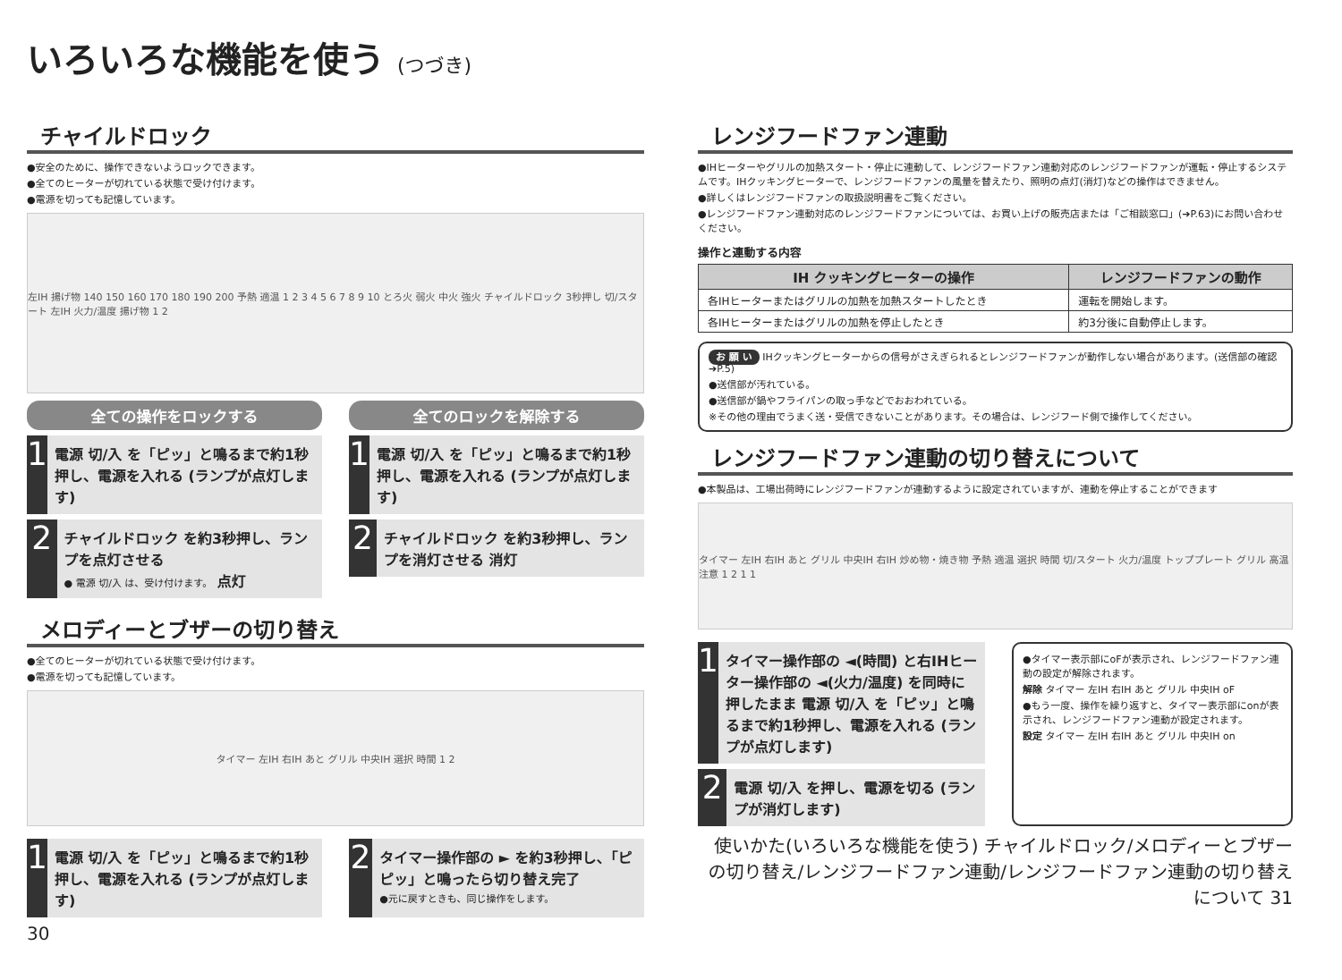いろいろな機能を使う (つづき)
チャイルドロック
●安全のために、操作できないようロックできます。
●全てのヒーターが切れている状態で受け付けます。
●電源を切っても記憶しています。
左IH 揚げ物 140 150 160 170 180 190 200 予熱 適温 1 2 3 4 5 6 7 8 9 10 とろ火 弱火 中火 強火 チャイルドロック 3秒押し 切/スタート 左IH 火力/温度 揚げ物 1 2
全ての操作をロックする
1
電源 切/入 を「ピッ」と鳴るまで約1秒押し、電源を入れる (ランプが点灯します)
2
チャイルドロック を約3秒押し、ランプを点灯させる
● 電源 切/入 は、受け付けます。 点灯
全てのロックを解除する
1
電源 切/入 を「ピッ」と鳴るまで約1秒押し、電源を入れる (ランプが点灯します)
2
チャイルドロック を約3秒押し、ランプを消灯させる 消灯
メロディーとブザーの切り替え
●全てのヒーターが切れている状態で受け付けます。
●電源を切っても記憶しています。
タイマー 左IH 右IH あと グリル 中央IH 選択 時間 1 2
1
電源 切/入 を「ピッ」と鳴るまで約1秒押し、電源を入れる (ランプが点灯します)
2
タイマー操作部の ► を約3秒押し、「ピピッ」と鳴ったら切り替え完了
●元に戻すときも、同じ操作をします。
30
レンジフードファン連動
●IHヒーターやグリルの加熱スタート・停止に連動して、レンジフードファン連動対応のレンジフードファンが運転・停止するシステムです。IHクッキングヒーターで、レンジフードファンの風量を替えたり、照明の点灯(消灯)などの操作はできません。
●詳しくはレンジフードファンの取扱説明書をご覧ください。
●レンジフードファン連動対応のレンジフードファンについては、お買い上げの販売店または「ご相談窓口」(➔P.63)にお問い合わせください。
操作と連動する内容
| IH クッキングヒーターの操作 | レンジフードファンの動作 |
| --- | --- |
| 各IHヒーターまたはグリルの加熱を加熱スタートしたとき | 運転を開始します。 |
| 各IHヒーターまたはグリルの加熱を停止したとき | 約3分後に自動停止します。 |
お 願 い IHクッキングヒーターからの信号がさえぎられるとレンジフードファンが動作しない場合があります。(送信部の確認 ➔P.5)
●送信部が汚れている。
●送信部が鍋やフライパンの取っ手などでおおわれている。
※その他の理由でうまく送・受信できないことがあります。その場合は、レンジフード側で操作してください。
レンジフードファン連動の切り替えについて
●本製品は、工場出荷時にレンジフードファンが連動するように設定されていますが、連動を停止することができます
タイマー 左IH 右IH あと グリル 中央IH 右IH 炒め物・焼き物 予熱 適温 選択 時間 切/スタート 火力/温度 トッププレート グリル 高温注意 1 2 1 1
1
タイマー操作部の ◄(時間) と右IHヒーター操作部の ◄(火力/温度) を同時に押したまま 電源 切/入 を「ピッ」と鳴るまで約1秒押し、電源を入れる (ランプが点灯します)
2
電源 切/入 を押し、電源を切る (ランプが消灯します)
●タイマー表示部にoFが表示され、レンジフードファン連動の設定が解除されます。
解除 タイマー 左IH 右IH あと グリル 中央IH oF
●もう一度、操作を繰り返すと、タイマー表示部にonが表示され、レンジフードファン連動が設定されます。
設定 タイマー 左IH 右IH あと グリル 中央IH on
使いかた(いろいろな機能を使う) チャイルドロック/メロディーとブザーの切り替え/レンジフードファン連動/レンジフードファン連動の切り替えについて 31